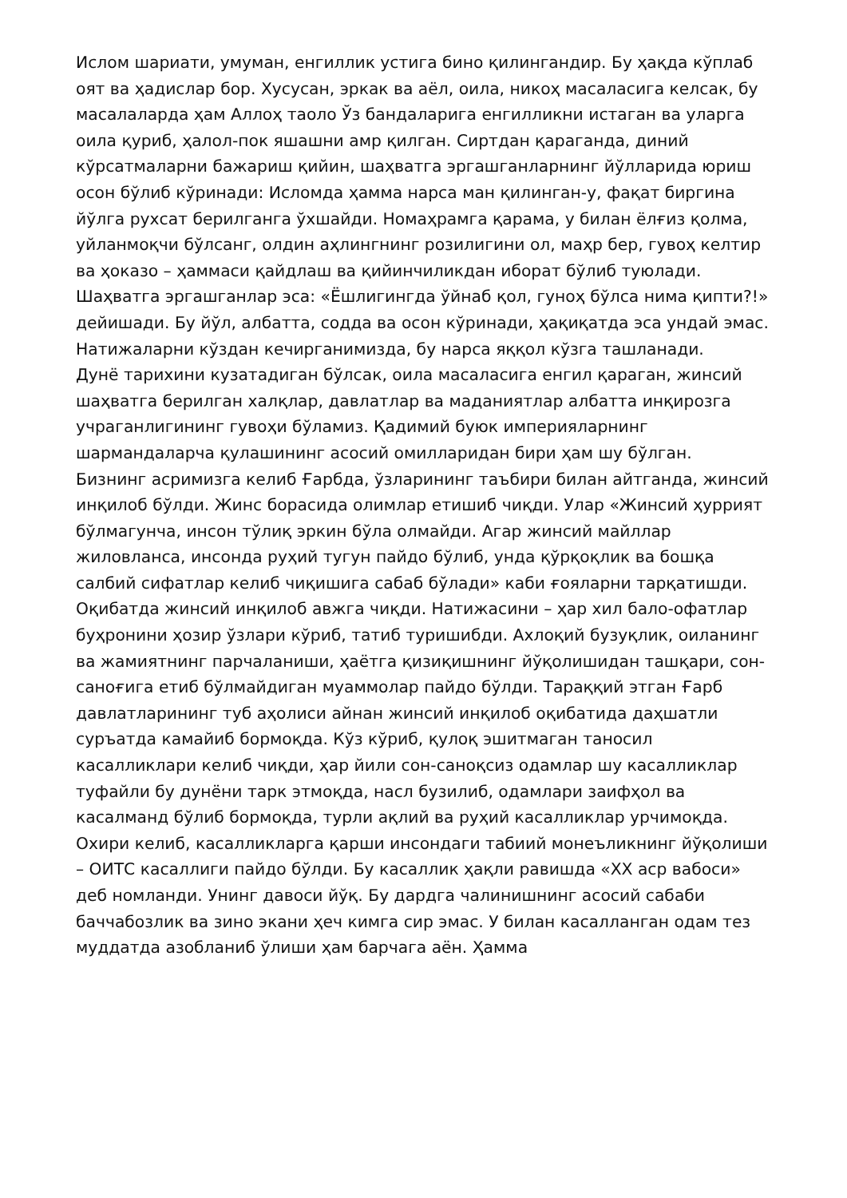Ислом шариати, умуман, енгиллик устига бино қилингандир. Бу ҳақда кўплаб оят ва ҳадислар бор. Хусусан, эркак ва аёл, оила, никоҳ масаласига келсак, бу масалаларда ҳам Аллоҳ таоло Ўз бандаларига енгилликни истаган ва уларга оила қуриб, ҳалол-пок яшашни амр қилган. Сиртдан қараганда, диний кўрсатмаларни бажариш қийин, шаҳватга эргашганларнинг йўлларида юриш осон бўлиб кўринади: Исломда ҳамма нарса ман қилинган-у, фақат биргина йўлга рухсат берилганга ўхшайди. Номаҳрамга қарама, у билан ёлғиз қолма, уйланмоқчи бўлсанг, олдин аҳлингнинг розилигини ол, маҳр бер, гувоҳ келтир ва ҳоказо – ҳаммаси қайдлаш ва қийинчиликдан иборат бўлиб туюлади. Шаҳватга эргашганлар эса: «Ёшлигингда ўйнаб қол, гуноҳ бўлса нима қипти?!» дейишади. Бу йўл, албатта, содда ва осон кўринади, ҳақиқатда эса ундай эмас. Натижаларни кўздан кечирганимизда, бу нарса яққол кўзга ташланади.
Дунё тарихини кузатадиган бўлсак, оила масаласига енгил қараган, жинсий шаҳватга берилган халқлар, давлатлар ва маданиятлар албатта инқирозга учраганлигининг гувоҳи бўламиз. Қадимий буюк империяларнинг шармандаларча қулашининг асосий омилларидан бири ҳам шу бўлган.
Бизнинг асримизга келиб Ғарбда, ўзларининг таъбири билан айтганда, жинсий инқилоб бўлди. Жинс борасида олимлар етишиб чиқди. Улар «Жинсий ҳуррият бўлмагунча, инсон тўлиқ эркин бўла олмайди. Агар жинсий майллар жиловланса, инсонда руҳий тугун пайдо бўлиб, унда қўрқоқлик ва бошқа салбий сифатлар келиб чиқишига сабаб бўлади» каби ғояларни тарқатишди. Оқибатда жинсий инқилоб авжга чиқди. Натижасини – ҳар хил бало-офатлар буҳронини ҳозир ўзлари кўриб, татиб туришибди. Ахлоқий бузуқлик, оиланинг ва жамиятнинг парчаланиши, ҳаётга қизиқишнинг йўқолишидан ташқари, сон-саноғига етиб бўлмайдиган муаммолар пайдо бўлди. Тараққий этган Ғарб давлатларининг туб аҳолиси айнан жинсий инқилоб оқибатида даҳшатли суръатда камайиб бормоқда. Кўз кўриб, қулоқ эшитмаган таносил касалликлари келиб чиқди, ҳар йили сон-саноқсиз одамлар шу касалликлар туфайли бу дунёни тарк этмоқда, насл бузилиб, одамлари заифҳол ва касалманд бўлиб бормоқда, турли ақлий ва руҳий касалликлар урчимоқда.
Охири келиб, касалликларга қарши инсондаги табиий монеъликнинг йўқолиши – ОИТС касаллиги пайдо бўлди. Бу касаллик ҳақли равишда «XX аср вабоси» деб номланди. Унинг давоси йўқ. Бу дардга чалинишнинг асосий сабаби баччабозлик ва зино экани ҳеч кимга сир эмас. У билан касалланган одам тез муддатда азобланиб ўлиши ҳам барчага аён. Ҳамма